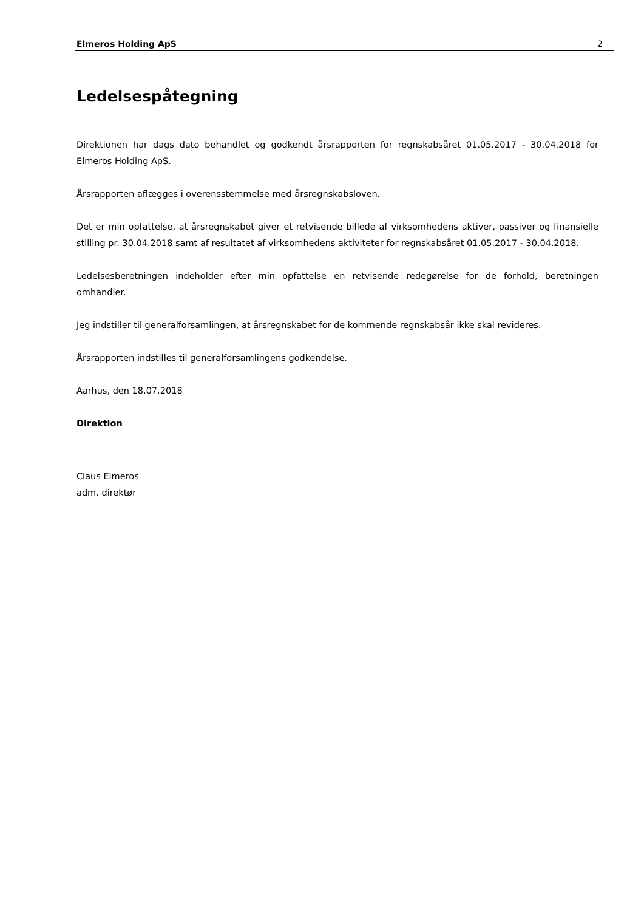Elmeros Holding ApS 2
Ledelsespåtegning
Direktionen har dags dato behandlet og godkendt årsrapporten for regnskabsåret 01.05.2017 - 30.04.2018 for Elmeros Holding ApS.
Årsrapporten aflægges i overensstemmelse med årsregnskabsloven.
Det er min opfattelse, at årsregnskabet giver et retvisende billede af virksomhedens aktiver, passiver og finansielle stilling pr. 30.04.2018 samt af resultatet af virksomhedens aktiviteter for regnskabsåret 01.05.2017 - 30.04.2018.
Ledelsesberetningen indeholder efter min opfattelse en retvisende redegørelse for de forhold, beretningen omhandler.
Jeg indstiller til generalforsamlingen, at årsregnskabet for de kommende regnskabsår ikke skal revideres.
Årsrapporten indstilles til generalforsamlingens godkendelse.
Aarhus, den 18.07.2018
Direktion
Claus Elmeros
adm. direktør